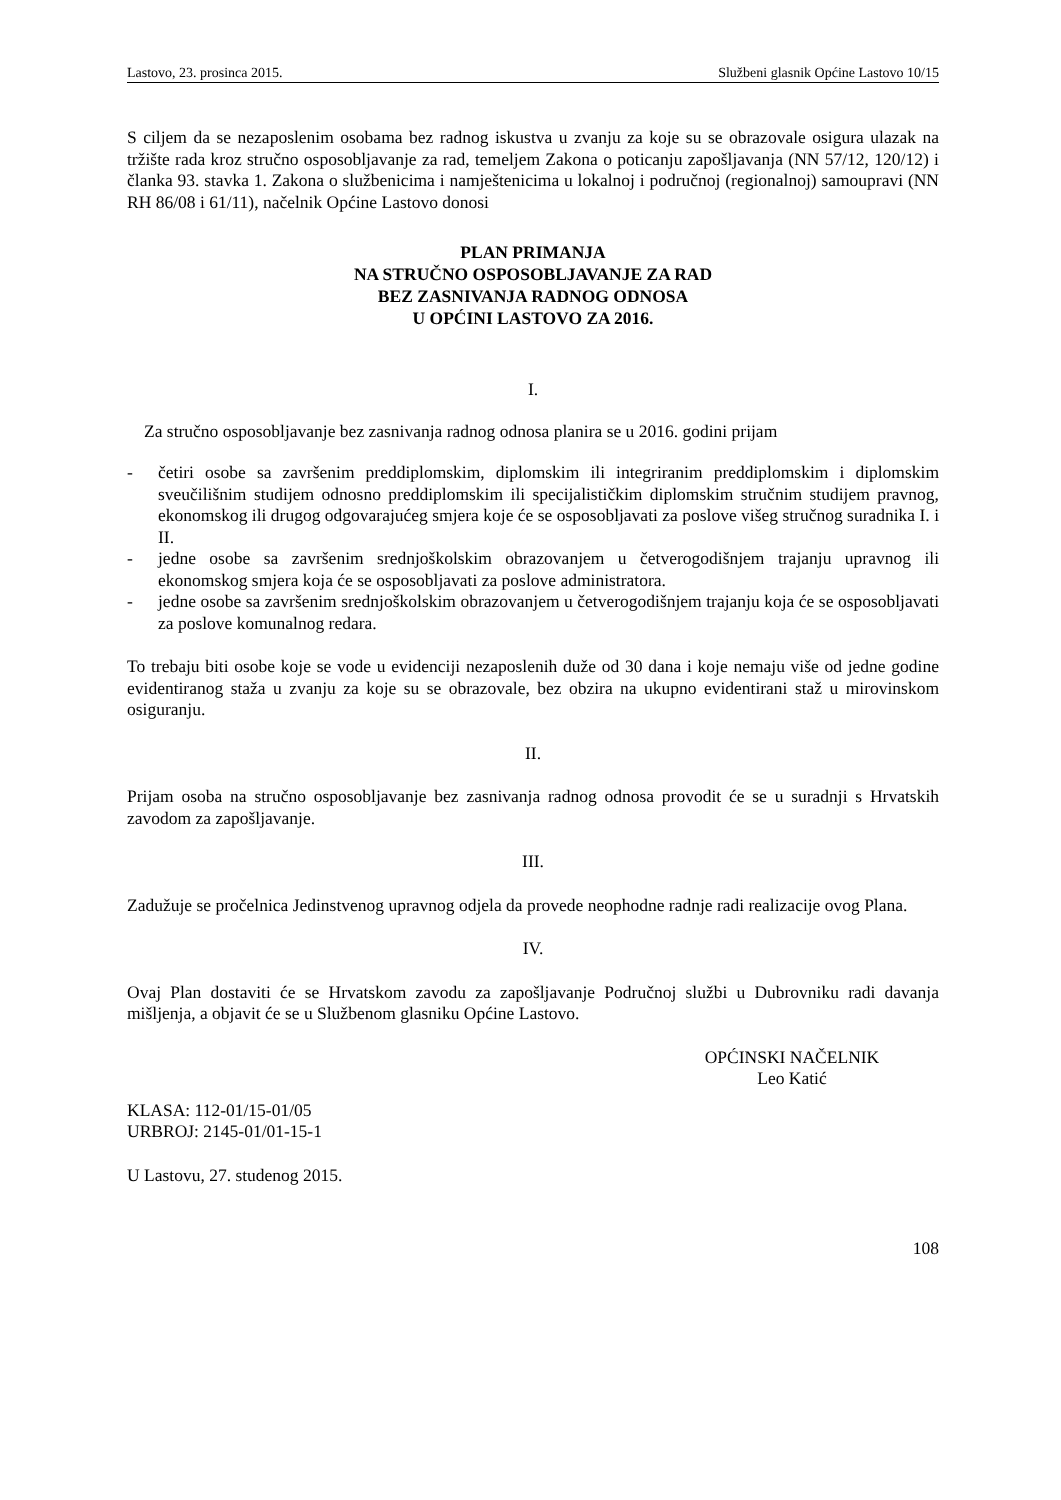Lastovo, 23. prosinca 2015. Službeni glasnik Općine Lastovo 10/15
S ciljem da se nezaposlenim osobama bez radnog iskustva u zvanju za koje su se obrazovale osigura ulazak na tržište rada kroz stručno osposobljavanje za rad, temeljem Zakona o poticanju zapošljavanja (NN 57/12, 120/12) i članka 93. stavka 1. Zakona o službenicima i namještenicima u lokalnoj i područnoj (regionalnoj) samoupravi (NN RH 86/08 i 61/11), načelnik Općine Lastovo donosi
PLAN PRIMANJA
NA STRUČNO OSPOSOBLJAVANJE ZA RAD
BEZ ZASNIVANJA RADNOG ODNOSA
U OPĆINI LASTOVO ZA 2016.
I.
Za stručno osposobljavanje bez zasnivanja radnog odnosa planira se u 2016. godini prijam
- četiri osobe sa završenim preddiplomskim, diplomskim ili integriranim preddiplomskim i diplomskim sveučilišnim studijem odnosno preddiplomskim ili specijalističkim diplomskim stručnim studijem pravnog, ekonomskog ili drugog odgovarajućeg smjera koje će se osposobljavati za poslove višeg stručnog suradnika I. i II.
- jedne osobe sa završenim srednjoškolskim obrazovanjem u četverogodišnjem trajanju upravnog ili ekonomskog smjera koja će se osposobljavati za poslove administratora.
- jedne osobe sa završenim srednjoškolskim obrazovanjem u četverogodišnjem trajanju koja će se osposobljavati za poslove komunalnog redara.
To trebaju biti osobe koje se vode u evidenciji nezaposlenih duže od 30 dana i koje nemaju više od jedne godine evidentiranog staža u zvanju za koje su se obrazovale, bez obzira na ukupno evidentirani staž u mirovinskom osiguranju.
II.
Prijam osoba na stručno osposobljavanje bez zasnivanja radnog odnosa provodit će se u suradnji s Hrvatskih zavodom za zapošljavanje.
III.
Zadužuje se pročelnica Jedinstvenog upravnog odjela da provede neophodne radnje radi realizacije ovog Plana.
IV.
Ovaj Plan dostaviti će se Hrvatskom zavodu za zapošljavanje Područnoj službi u Dubrovniku radi davanja mišljenja, a objavit će se u Službenom glasniku Općine Lastovo.
OPĆINSKI NAČELNIK
Leo Katić
KLASA: 112-01/15-01/05
URBROJ: 2145-01/01-15-1
U Lastovu, 27. studenog 2015.
108